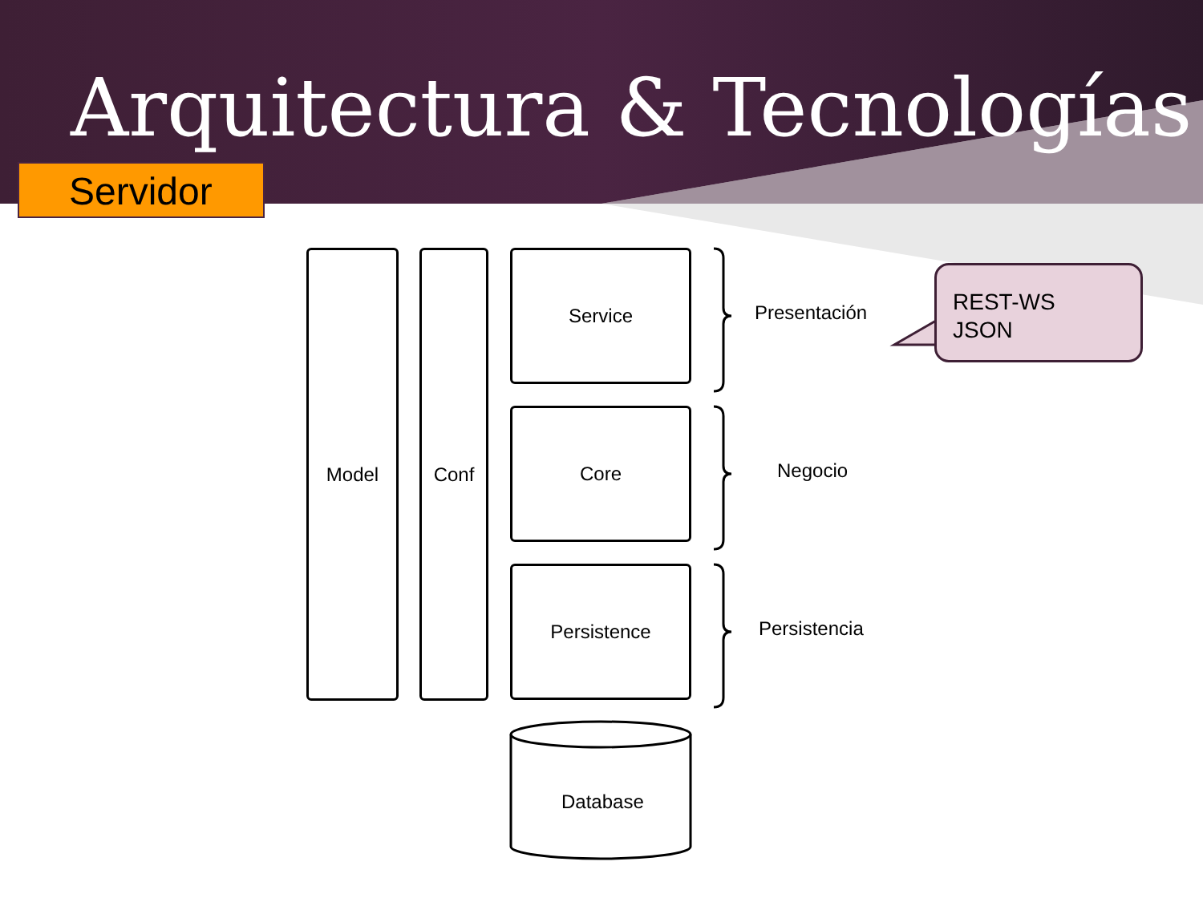Arquitectura & Tecnologías
Servidor
Model Conf Service
Core
Persistence
Database
Presentación
Negocio
Persistencia
REST-WS
JSON